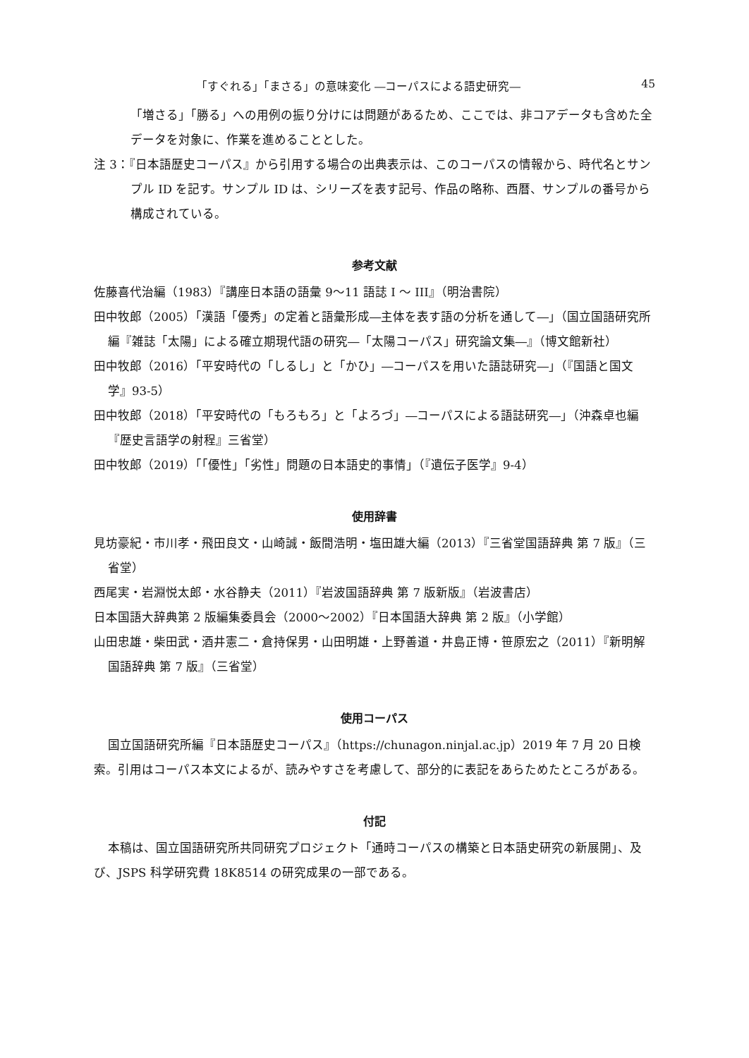「すぐれる」「まさる」の意味変化 ―コーパスによる語史研究― 45
「増さる」「勝る」への用例の振り分けには問題があるため、ここでは、非コアデータも含めた全データを対象に、作業を進めることとした。
注 3：『日本語歴史コーパス』から引用する場合の出典表示は、このコーパスの情報から、時代名とサンプル ID を記す。サンプル ID は、シリーズを表す記号、作品の略称、西暦、サンプルの番号から構成されている。
参考文献
佐藤喜代治編（1983）『講座日本語の語彙 9〜11 語誌 I 〜 III』（明治書院）
田中牧郎（2005）「漢語「優秀」の定着と語彙形成―主体を表す語の分析を通して―」（国立国語研究所編『雑誌「太陽」による確立期現代語の研究―「太陽コーパス」研究論文集―』（博文館新社）
田中牧郎（2016）「平安時代の「しるし」と「かひ」―コーパスを用いた語誌研究―」（『国語と国文学』93-5）
田中牧郎（2018）「平安時代の「もろもろ」と「よろづ」―コーパスによる語誌研究―」（沖森卓也編『歴史言語学の射程』三省堂）
田中牧郎（2019）「「優性」「劣性」問題の日本語史的事情」（『遺伝子医学』9-4）
使用辞書
見坊豪紀・市川孝・飛田良文・山崎誠・飯間浩明・塩田雄大編（2013）『三省堂国語辞典 第 7 版』（三省堂）
西尾実・岩淵悦太郎・水谷静夫（2011）『岩波国語辞典 第 7 版新版』（岩波書店）
日本国語大辞典第 2 版編集委員会（2000〜2002）『日本国語大辞典 第 2 版』（小学館）
山田忠雄・柴田武・酒井憲二・倉持保男・山田明雄・上野善道・井島正博・笹原宏之（2011）『新明解国語辞典 第 7 版』（三省堂）
使用コーパス
国立国語研究所編『日本語歴史コーパス』（https://chunagon.ninjal.ac.jp）2019 年 7 月 20 日検索。引用はコーパス本文によるが、読みやすさを考慮して、部分的に表記をあらためたところがある。
付記
本稿は、国立国語研究所共同研究プロジェクト「通時コーパスの構築と日本語史研究の新展開」、及び、JSPS 科学研究費 18K8514 の研究成果の一部である。